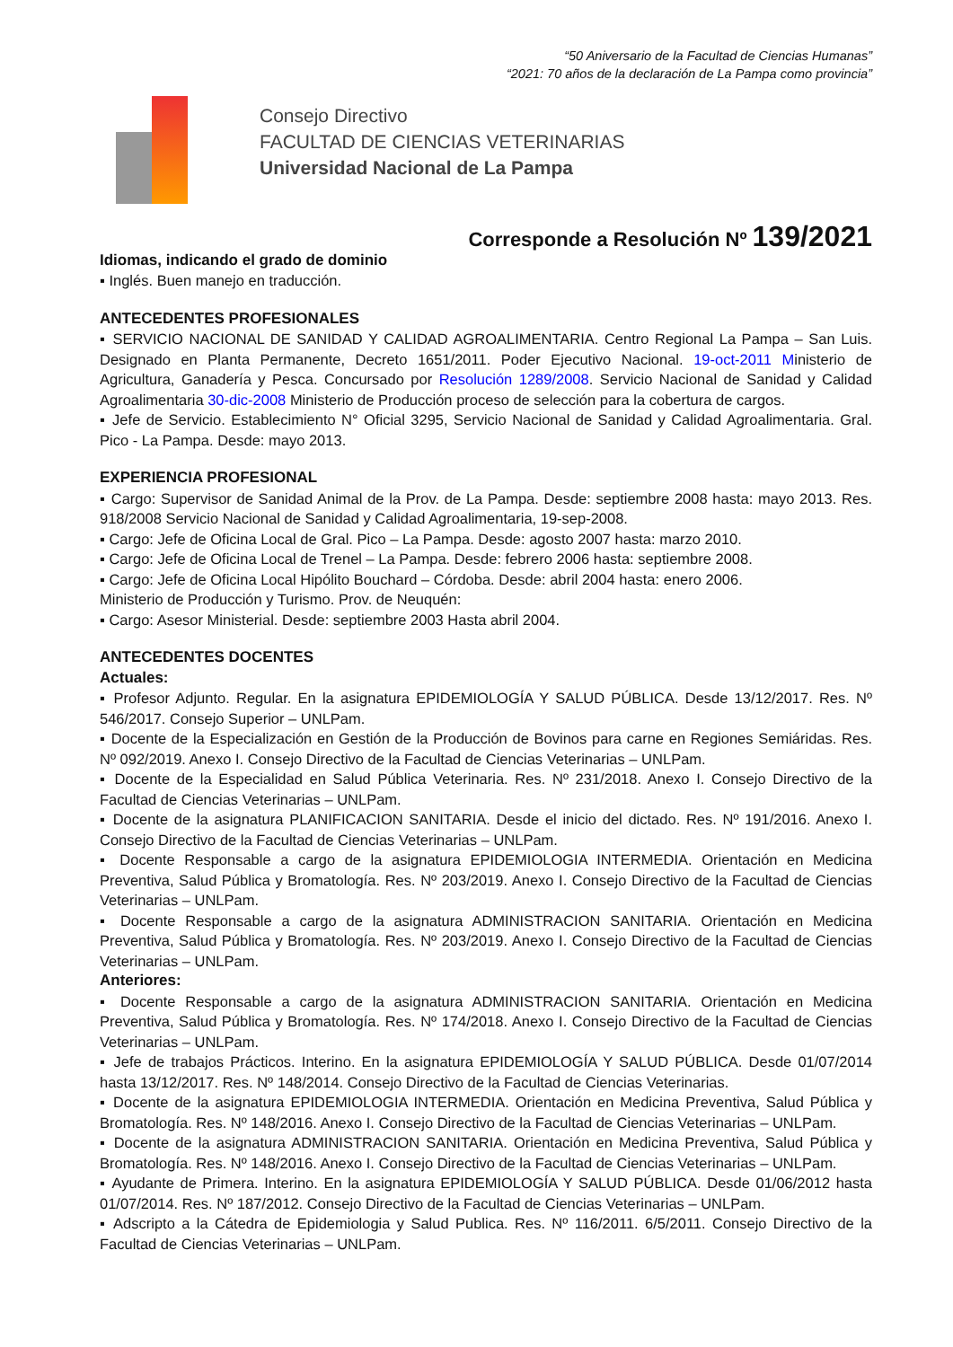“50 Aniversario de la Facultad de Ciencias Humanas”
“2021: 70 años de la declaración de La Pampa como provincia”
Consejo Directivo
FACULTAD DE CIENCIAS VETERINARIAS
Universidad Nacional de La Pampa
Corresponde a Resolución Nº 139/2021
Idiomas, indicando el grado de dominio
▪ Inglés. Buen manejo en traducción.
ANTECEDENTES PROFESIONALES
▪ SERVICIO NACIONAL DE SANIDAD Y CALIDAD AGROALIMENTARIA. Centro Regional La Pampa – San Luis. Designado en Planta Permanente, Decreto 1651/2011. Poder Ejecutivo Nacional. 19-oct-2011 Ministerio de Agricultura, Ganadería y Pesca. Concursado por Resolución 1289/2008. Servicio Nacional de Sanidad y Calidad Agroalimentaria 30-dic-2008 Ministerio de Producción proceso de selección para la cobertura de cargos.
▪ Jefe de Servicio. Establecimiento N° Oficial 3295, Servicio Nacional de Sanidad y Calidad Agroalimentaria. Gral. Pico - La Pampa. Desde: mayo 2013.
EXPERIENCIA PROFESIONAL
▪ Cargo: Supervisor de Sanidad Animal de la Prov. de La Pampa. Desde: septiembre 2008 hasta: mayo 2013. Res. 918/2008 Servicio Nacional de Sanidad y Calidad Agroalimentaria, 19-sep-2008.
▪ Cargo: Jefe de Oficina Local de Gral. Pico – La Pampa. Desde: agosto 2007 hasta: marzo 2010.
▪ Cargo: Jefe de Oficina Local de Trenel – La Pampa. Desde: febrero 2006 hasta: septiembre 2008.
▪ Cargo: Jefe de Oficina Local Hipólito Bouchard – Córdoba. Desde: abril 2004 hasta: enero 2006.
Ministerio de Producción y Turismo. Prov. de Neuquén:
▪ Cargo: Asesor Ministerial. Desde: septiembre 2003 Hasta abril 2004.
ANTECEDENTES DOCENTES
Actuales:
▪ Profesor Adjunto. Regular. En la asignatura EPIDEMIOLOGÍA Y SALUD PÚBLICA. Desde 13/12/2017. Res. Nº 546/2017. Consejo Superior – UNLPam.
▪ Docente de la Especialización en Gestión de la Producción de Bovinos para carne en Regiones Semiáridas. Res. Nº 092/2019. Anexo I. Consejo Directivo de la Facultad de Ciencias Veterinarias – UNLPam.
▪ Docente de la Especialidad en Salud Pública Veterinaria. Res. Nº 231/2018. Anexo I. Consejo Directivo de la Facultad de Ciencias Veterinarias – UNLPam.
▪ Docente de la asignatura PLANIFICACION SANITARIA. Desde el inicio del dictado. Res. Nº 191/2016. Anexo I. Consejo Directivo de la Facultad de Ciencias Veterinarias – UNLPam.
▪ Docente Responsable a cargo de la asignatura EPIDEMIOLOGIA INTERMEDIA. Orientación en Medicina Preventiva, Salud Pública y Bromatología. Res. Nº 203/2019. Anexo I. Consejo Directivo de la Facultad de Ciencias Veterinarias – UNLPam.
▪ Docente Responsable a cargo de la asignatura ADMINISTRACION SANITARIA. Orientación en Medicina Preventiva, Salud Pública y Bromatología. Res. Nº 203/2019. Anexo I. Consejo Directivo de la Facultad de Ciencias Veterinarias – UNLPam.
Anteriores:
▪ Docente Responsable a cargo de la asignatura ADMINISTRACION SANITARIA. Orientación en Medicina Preventiva, Salud Pública y Bromatología. Res. Nº 174/2018. Anexo I. Consejo Directivo de la Facultad de Ciencias Veterinarias – UNLPam.
▪ Jefe de trabajos Prácticos. Interino. En la asignatura EPIDEMIOLOGÍA Y SALUD PÚBLICA. Desde 01/07/2014 hasta 13/12/2017. Res. Nº 148/2014. Consejo Directivo de la Facultad de Ciencias Veterinarias.
▪ Docente de la asignatura EPIDEMIOLOGIA INTERMEDIA. Orientación en Medicina Preventiva, Salud Pública y Bromatología. Res. Nº 148/2016. Anexo I. Consejo Directivo de la Facultad de Ciencias Veterinarias – UNLPam.
▪ Docente de la asignatura ADMINISTRACION SANITARIA. Orientación en Medicina Preventiva, Salud Pública y Bromatología. Res. Nº 148/2016. Anexo I. Consejo Directivo de la Facultad de Ciencias Veterinarias – UNLPam.
▪ Ayudante de Primera. Interino. En la asignatura EPIDEMIOLOGÍA Y SALUD PÚBLICA. Desde 01/06/2012 hasta 01/07/2014. Res. Nº 187/2012. Consejo Directivo de la Facultad de Ciencias Veterinarias – UNLPam.
▪ Adscripto a la Cátedra de Epidemiologia y Salud Publica. Res. Nº 116/2011. 6/5/2011. Consejo Directivo de la Facultad de Ciencias Veterinarias – UNLPam.